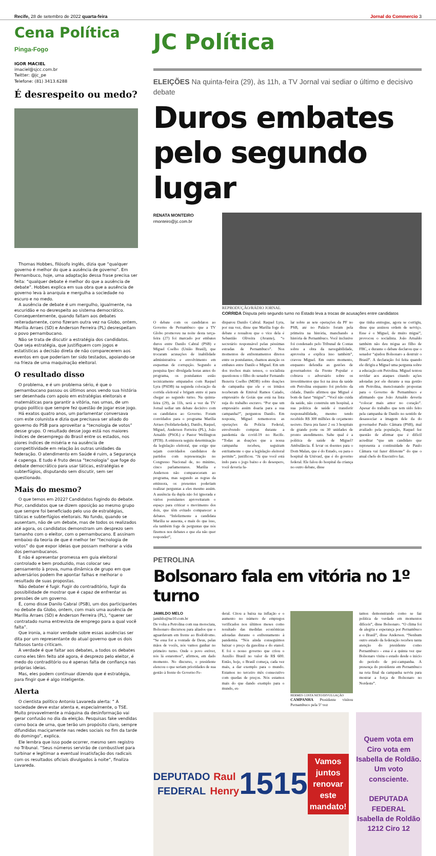Recife, 28 de setembro de 2022 quarta-feira Jornal do Commercio 3
Cena Política
Pinga-Fogo
IGOR MACIEL
imaciel@sjcc.com.br
Twitter: @jc_pe
Telefone: (81) 3413.6288
É desrespeito ou medo?
Thomas Hobbes, filósofo inglês, dizia que “qualquer governo é melhor do que a ausência de governo”. Em Pernambuco, hoje, uma adaptação dessa frase precisa ser feita: “qualquer debate é melhor do que a ausência de debate”. Hobbes explica em sua obra que a ausência de governo leva à anarquia e mergulha a sociedade no escuro e no medo.
A ausência de debate é um mergulho, igualmente, na escuridão e no desrespeito ao sistema democrático. Consequentemente, quando faltam aos debates reiteradamente, como fizeram outra vez na Globo, ontem, Marília Arraes (SD) e Anderson Ferreira (PL) desrespeitam o povo pernambucano.
Não se trata de discutir a estratégia dos candidatos. Que seja estratégia, que justifiquem com jogos e estatísticas a decisão direta de não comparecerem aos eventos em que poderiam ter sido testados, apoiando-se na frieza de uma maquinação eleitoral.
O resultado disso
O problema, e é um problema sério, é que o pernambucano passou os últimos anos vendo sua história ser desenhada com apoio em estratégias eleitorais e matemáticas para garantir a vitória, nas urnas, de um grupo político que sempre fez questão de jogar esse jogo.
Há exatos quatro anos, um parlamentar conversava com este colunista e dizia que precisava ser aliado do governo do PSB para aproveitar a “tecnologia de votos” desse grupo. O resultado desse jogo está nos maiores índices de desemprego do Brasil entre os estados, nos piores índices de miséria e na ausência de competitividade em relação às outras unidades da federação. O atendimento em Saúde é ruim, a Segurança é capenga. E tudo é fruto dessa “tecnologia” que foge do debate democrático para usar táticas, estratégias e subterfúgios, disputando sem discutir, sem ser questionado.
Mais do mesmo?
O que temos em 2022? Candidatos fugindo do debate. Pior, candidatos que se dizem oposição ao mesmo grupo que sempre foi beneficiado pelo uso de estratégias, táticas e subterfúgios eleitorais. No fundo, quando se ausentam, não de um debate, mas de todos os realizados até agora, os candidatos demonstram um desprezo sem tamanho com o eleitor, com o pernambucano. E assinam embaixo da teoria de que é melhor ter “tecnologia de votos” do que expor ideias que possam melhorar a vida dos pernambucanos.
E não é apresentar promessa em guia eleitoral controlado e bem produzido, mas colocar seu pensamento à prova, numa dinâmica de grupo em que adversários podem lhe apontar falhas e melhorar o resultado de suas propostas.
Não debater é fugir. Fugir do contraditório, fugir da possibilidade de mostrar que é capaz de enfrentar as pressões de um governo.
É, como disse Danilo Cabral (PSB), um dos participantes no debate da Globo, ontem, com mais uma ausência de Marília Arraes (SD) e Anderson Ferreira (PL), “querer ser contratado numa entrevista de emprego para a qual você falta”.
Que ironia, a maior verdade sobre essas ausências ser dita por um representante do atual governo que os dois faltosos tanto criticam.
A verdade é que faltar aos debates, a todos os debates como eles têm feito até agora, é desprezo pelo eleitor, é medo do contraditório ou é apenas falta de confiança nas próprias ideias.
Mas, eles podem continuar dizendo que é estratégia, para fingir que é algo inteligente.
Alerta
O cientista político Antonio Lavareda alerta: “ A sociedade deve estar atenta e, especialmente, o TSE. Muito provavelmente a máquina da desinformação vai gerar confusão no dia da eleição. Pesquisas fake vendidas como boca de urna, que terão um propósito claro, sempre difundidas maciçamente nas redes sociais no fim da tarde do domingo”, explica.
Ele lembra que isso pode ocorrer, mesmo sem registro no Tribunal. “Seus números servirão de combustível para turbinar e legitimar a eventual insatisfação dos radicais com os resultados oficiais divulgados à noite”, finaliza Lavareda.
JC Política
ELEIÇÕES Na quinta-feira (29), às 11h, a TV Jornal vai sediar o último e decisivo debate
Duros embates pelo segundo lugar
RENATA MONTEIRO
rmonteiro@jc.com.br
REPRODUÇÃO/RÁDIO JORNAL
CORRIDA Disputa pelo segundo turno no Estado leva a trocas de acusações entre candidatos
O debate com os candidatos ao Governo de Pernambuco que a TV Globo promoveu na noite desta terça-feira (27) foi marcado por embates duros entre Danilo Cabral (PSB) e Miguel Coelho (União Brasil), que trocaram acusações de inabilidade administrativa e envolvimento em esquemas de corrupção. Segundo a pesquisa Ipec divulgada horas antes do programa, os postulantes estão tecnicamente empatados com Raquel Lyra (PSDB) na segunda colocação da corrida eleitoral e brigam entre si para chegar ao segundo turno. Na quinta-feira (29), às 11h, será a vez da TV Jornal sediar um debate decisivo com os candidatos ao Governo. Foram convidados para o programa Marília Arraes (Solidariedade), Danilo, Raquel, Miguel, Anderson Ferreira (PL), João Arnaldo (PSOL) e Pastor Wellington (PTB). A emissora seguiu determinação da legislação eleitoral, que exige que sejam convidados candidatos de partidos com representação no Congresso Nacional de, no mínimo, cinco parlamentares. Marília e Anderson não compareceram ao programa, mas segundo as regras da emissora, os presentes poderiam realizar perguntas a eles mesmo assim. A ausência da dupla não foi ignorada e vários postulantes aproveitaram o espaço para criticar o movimento dos dois, que têm evitado comparecer a debates. “Infelizmente a candidata Marília se ausenta, e mais do que isso, ela também foge de perguntas que nós fizemos nos debates e que ela não quer responder”,
disparou Danilo Cabral. Raquel Lyra, por sua vez, disse que Marília foge do debate e ressaltou que o vice dela é Sebastião Oliveira (Avante), “o secretário responsável pelas péssimas estradas de Pernambuco”. Nos momentos de enfrentamentos diretos entre os postulantes, chamou atenção os embates entre Danilo e Miguel. Em um dos trechos mais tensos, o socialista questionou o filho do senador Fernando Bezerra Coelho (MDB) sobre doações de campanha que ele e os irmãos receberam de Emival Ramos Caiado, empresário de Goiás que está na lista suja do trabalho escravo. “Por que um empresário assim doaria para a sua campanha?”, perguntou Danilo. Em resposta, Miguel rememorou as operações da Polícia Federal, envolvendo compras durante a pandemia da covid-19 no Recife. “Todas as doações que a nossa campanha recebeu, seguiram estritamente o que a legislação eleitoral permite”, justificou. “Já que você está indo para o jogo baixo e do desespero, você deveria fa-
lar sobre as sete operações da PF no PSB, até no Palácio foram pela primeira na história, manchando a história de Pernambuco. Você inclusive foi condenado pelo Tribunal de Contas sobre a obra da navegabilidade, aproveita e explica isso também”, cravou Miguel. Em outro momento, enquanto defendia as gestões de governadores da Frente Popular e cobrava o adversário sobre os investimentos que fez na área da saúde em Petrolina enquanto foi prefeito da cidade, Danilo afirmou que Miguel é bom de fazer “migué”. “Você não cuida da saúde, não construiu um hospital, a sua política de saúde é transferir responsabilidade, mesmo tendo recebido R$ 300 milhões de orçamento secreto. Dava pra fazer 2 ou 3 hospitais de grande porte ou 30 unidades de pronto atendimento. Sabe qual é a política de saúde de Miguel? Ambulância. É levar os doentes para o Dom Malan, que é do Estado, ou para o hospital da Univasf, que é do governo federal. Ele falou do hospital da criança no outro debate, disse
que tinha entregue, agora se corrigiu, disse que assinou ordem de serviço. Esse é o Miguel, de muito migué”, provocou o socialista. João Arnaldo também não deu trégua ao filho de FBC, e durante o debate declarou que o senador “ajudou Bolsonaro a destruir o Brasil”. A declaração foi feita quando ele dirigiu a Miguel uma pergunta sobre a educação em Petrolina. Miguel tentou revidar aos ataques citando ações adotadas por ele durante a sua gestão em Petrolina, mencionando propostas para o Governo de Pernambuco e afirmando que João Arnaldo deveria “colocar mais amor no coração”. Apesar do trabalho que tem sido feito pela campanha de Danilo no sentido de desassociar a imagem dele da do governador Paulo Câmara (PSB), mal avaliado pela população, Raquel fez questão de afirmar que é difícil acreditar “que um candidato que representa a continuidade de Paulo Câmara vai fazer diferente” do que o atual chefe do Executivo faz.
PETROLINA
Bolsonaro fala em vitória no 1º turno
JAMILDO MELO
jamildo@ne10.com.br
De volta a Petrolina com sua motociata, Bolsonaro discursou para aliados que o aguardavam em frente ao Bodódromo. “Se essa for a vontade de Deus, pelas mãos de vocês, nós vamos ganhar no primeiro turno. Onde o povo estiver, nós lá estaremos”, afirmou, em dado momento. No discurso, o presidente elencou o que seriam prioridades de sua gestão à frente do Governo Fe-
deral. Citou a baixa na inflação e o aumento no número de empregos verificados nos últimos meses como resultado das medidas econômicas adotadas durante o enfrentamento à pandemia. “Nós ainda conseguimos baixar o preço da gasolina e do etanol. E foi o nosso governo que criou o Auxílio Brasil no valor de R$ 600. Então, hoje, o Brasil começa, cada vez mais, a dar exemplo para o mundo. Estamos no terceiro mês consecutivo com quedas de preços. Nós estamos mais do que dando exemplo para o mundo, es-
HERMES COSTA NETO/DIVULGAÇÃO
CAMPANHA Presidente visitou Pernambuco pela 5ª vez
tamos demonstrando como se faz política de verdade em momentos difíceis”, disse Bolsonaro. “O clima foi de alegria e esperança por Pernambuco e o Brasil”, disse Anderson. “Nenhum outro estado da federação recebeu tanta atenção do presidente como Pernambuco - essa é a quinta vez que Bolsonaro visita o estado desde o início do período de pré-campanha. A presença do presidente em Pernambuco na reta final da campanha serviu para mostrar a força de Bolsonaro no Nordeste”.
DEPUTADO FEDERAL
Raul Henry
1515
Vamos juntos renovar este mandato!
Quem vota em Ciro vota em
Isabella de Roldão.
Um voto consciente.
DEPUTADA FEDERAL
Isabella de Roldão 1212 Ciro 12